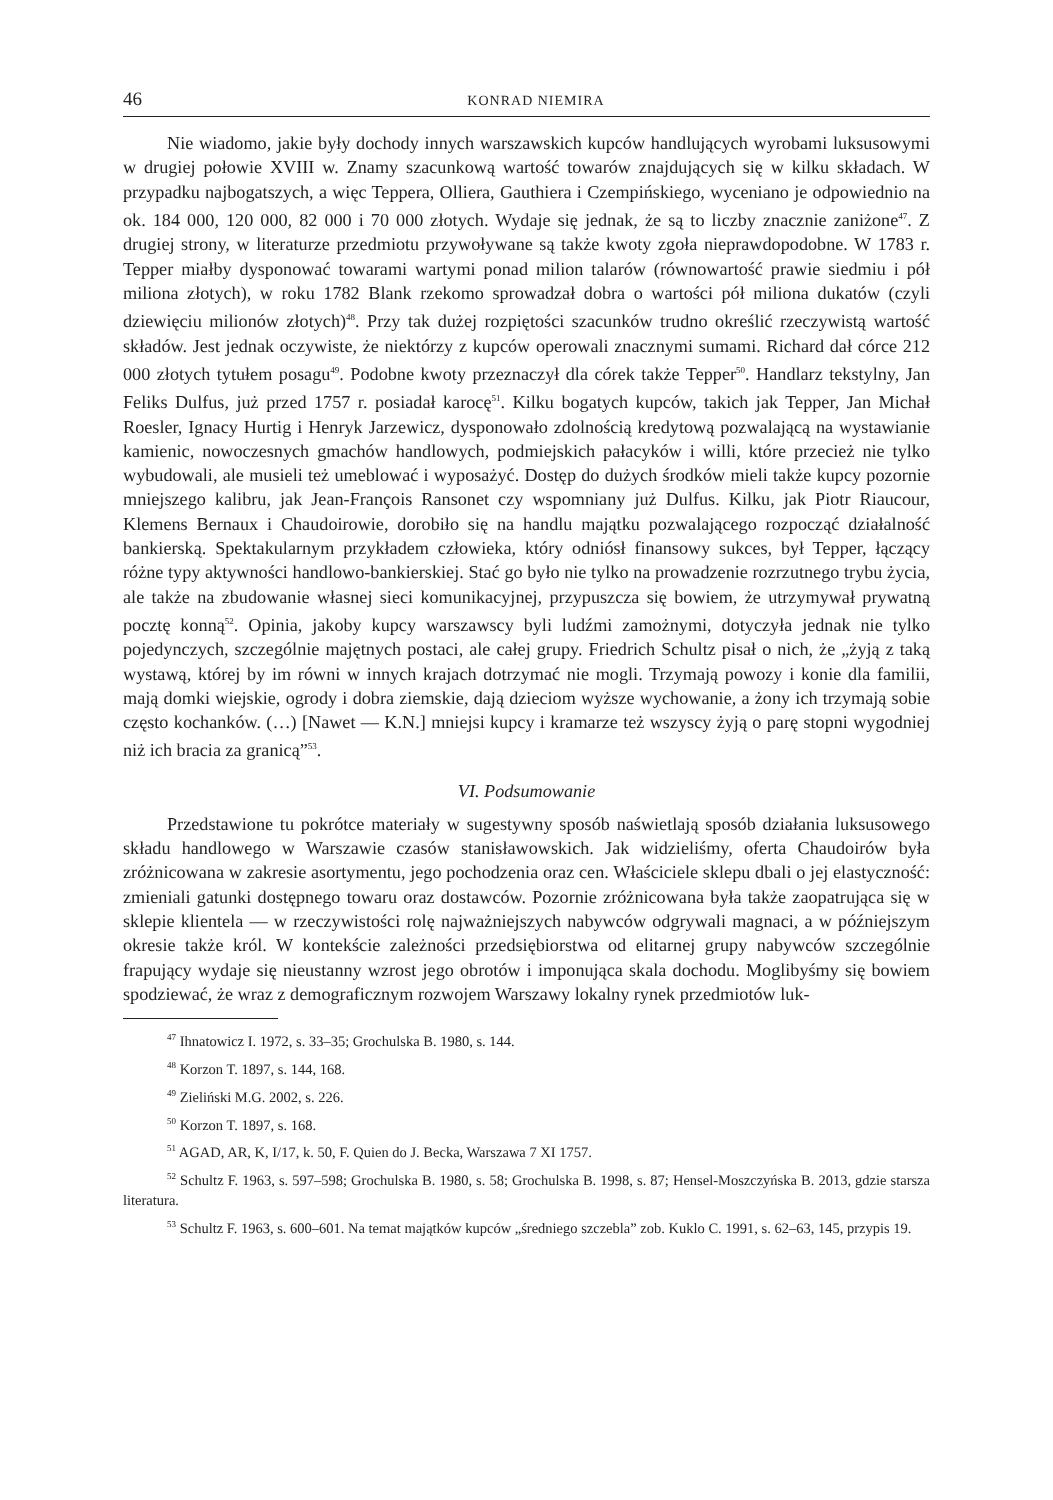46 KONRAD NIEMIRA
Nie wiadomo, jakie były dochody innych warszawskich kupców handlujących wyrobami luksusowymi w drugiej połowie XVIII w. Znamy szacunkową wartość towarów znajdujących się w kilku składach. W przypadku najbogatszych, a więc Teppera, Olliera, Gauthiera i Czempińskiego, wyceniano je odpowiednio na ok. 184 000, 120 000, 82 000 i 70 000 złotych. Wydaje się jednak, że są to liczby znacznie zaniżone<sup>47</sup>. Z drugiej strony, w literaturze przedmiotu przywoływane są także kwoty zgoła nieprawdopodobne. W 1783 r. Tepper miałby dysponować towarami wartymi ponad milion talarów (równowartość prawie siedmiu i pół miliona złotych), w roku 1782 Blank rzekomo sprowadzał dobra o wartości pół miliona dukatów (czyli dziewięciu milionów złotych)<sup>48</sup>. Przy tak dużej rozpiętości szacunków trudno określić rzeczywistą wartość składów. Jest jednak oczywiste, że niektórzy z kupców operowali znacznymi sumami. Richard dał córce 212 000 złotych tytułem posagu<sup>49</sup>. Podobne kwoty przeznaczył dla córek także Tepper<sup>50</sup>. Handlarz tekstylny, Jan Feliks Dulfus, już przed 1757 r. posiadał karocę<sup>51</sup>. Kilku bogatych kupców, takich jak Tepper, Jan Michał Roesler, Ignacy Hurtig i Henryk Jarzewicz, dysponowało zdolnością kredytową pozwalającą na wystawianie kamienic, nowoczesnych gmachów handlowych, podmiejskich pałacyków i willi, które przecież nie tylko wybudowali, ale musieli też umeblować i wyposażyć. Dostęp do dużych środków mieli także kupcy pozornie mniejszego kalibru, jak Jean-François Ransonet czy wspomniany już Dulfus. Kilku, jak Piotr Riaucour, Klemens Bernaux i Chaudoirowie, dorobiło się na handlu majątku pozwalającego rozpocząć działalność bankierską. Spektakularnym przykładem człowieka, który odniósł finansowy sukces, był Tepper, łączący różne typy aktywności handlowo-bankierskiej. Stać go było nie tylko na prowadzenie rozrzutnego trybu życia, ale także na zbudowanie własnej sieci komunikacyjnej, przypuszcza się bowiem, że utrzymywał prywatną pocztę konną<sup>52</sup>. Opinia, jakoby kupcy warszawscy byli ludźmi zamożnymi, dotyczyła jednak nie tylko pojedynczych, szczególnie majętnych postaci, ale całej grupy. Friedrich Schultz pisał o nich, że „żyją z taką wystawą, której by im równi w innych krajach dotrzymać nie mogli. Trzymają powozy i konie dla familii, mają domki wiejskie, ogrody i dobra ziemskie, dają dzieciom wyższe wychowanie, a żony ich trzymają sobie często kochanków. (…) [Nawet — K.N.] mniejsi kupcy i kramarze też wszyscy żyją o parę stopni wygodniej niż ich bracia za granicą”<sup>53</sup>.
VI. Podsumowanie
Przedstawione tu pokrótce materiały w sugestywny sposób naświetlają sposób działania luksusowego składu handlowego w Warszawie czasów stanisławowskich. Jak widzieliśmy, oferta Chaudoirów była zróżnicowana w zakresie asortymentu, jego pochodzenia oraz cen. Właściciele sklepu dbali o jej elastyczność: zmieniali gatunki dostępnego towaru oraz dostawców. Pozornie zróżnicowana była także zaopatrująca się w sklepie klientela — w rzeczywistości rolę najważniejszych nabywców odgrywali magnaci, a w późniejszym okresie także król. W kontekście zależności przedsiębiorstwa od elitarnej grupy nabywców szczególnie frapujący wydaje się nieustanny wzrost jego obrotów i imponująca skala dochodu. Moglibyśmy się bowiem spodziewać, że wraz z demograficznym rozwojem Warszawy lokalny rynek przedmiotów luk-
<sup>47</sup> Ihnatowicz I. 1972, s. 33–35; Grochulska B. 1980, s. 144.
<sup>48</sup> Korzon T. 1897, s. 144, 168.
<sup>49</sup> Zieliński M.G. 2002, s. 226.
<sup>50</sup> Korzon T. 1897, s. 168.
<sup>51</sup> AGAD, AR, K, I/17, k. 50, F. Quien do J. Becka, Warszawa 7 XI 1757.
<sup>52</sup> Schultz F. 1963, s. 597–598; Grochulska B. 1980, s. 58; Grochulska B. 1998, s. 87; Hensel-Moszczyńska B. 2013, gdzie starsza literatura.
<sup>53</sup> Schultz F. 1963, s. 600–601. Na temat majątków kupców „średniego szczebla” zob. Kuklo C. 1991, s. 62–63, 145, przypis 19.